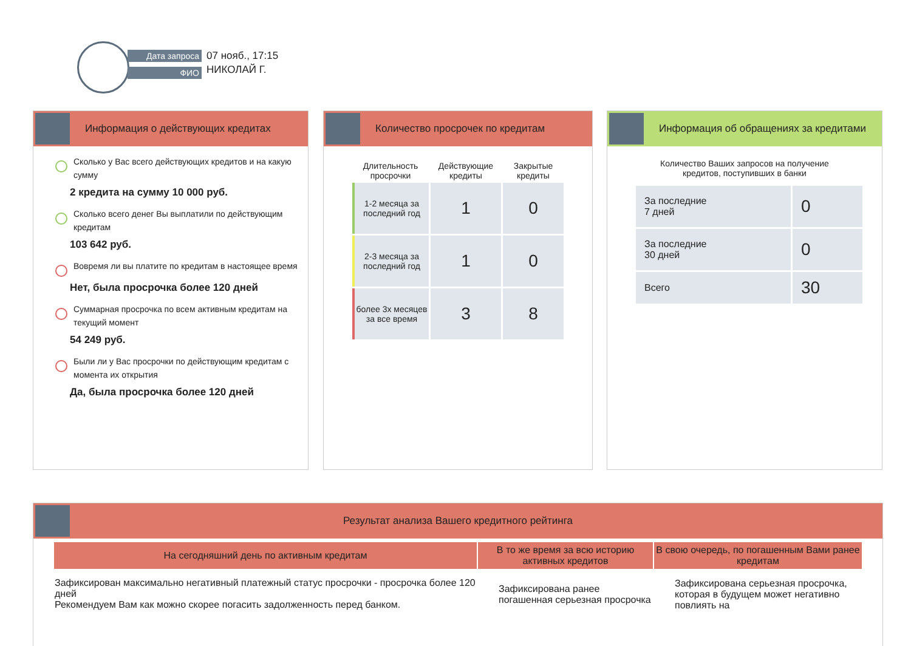Дата запроса
ФИО
07 нояб., 17:15
НИКОЛАЙ Г.
Информация о действующих кредитах
Сколько у Вас всего действующих кредитов и на какую сумму
2 кредита на сумму 10 000 руб.
Сколько всего денег Вы выплатили по действующим кредитам
103 642 руб.
Вовремя ли вы платите по кредитам в настоящее время
Нет, была просрочка более 120 дней
Суммарная просрочка по всем активным кредитам на текущий момент
54 249 руб.
Были ли у Вас просрочки по действующим кредитам с момента их открытия
Да, была просрочка более 120 дней
Количество просрочек по кредитам
| Длительность просрочки | Действующие кредиты | Закрытые кредиты |
| --- | --- | --- |
| 1-2 месяца за последний год | 1 | 0 |
| 2-3 месяца за последний год | 1 | 0 |
| более 3х месяцев за все время | 3 | 8 |
Информация об обращениях за кредитами
Количество Ваших запросов на получение
кредитов, поступивших в банки
| За последние 7 дней | 0 |
| За последние 30 дней | 0 |
| Всего | 30 |
Результат анализа Вашего кредитного рейтинга
| На сегодняшний день по активным кредитам | В то же время за всю историю активных кредитов | В свою очередь, по погашенным Вами ранее кредитам |
| --- | --- | --- |
| Зафиксирован максимально негативный платежный статус просрочки - просрочка более 120 дней Рекомендуем Вам как можно скорее погасить задолженность перед банком. | Зафиксирована ранее погашенная серьезная просрочка | Зафиксирована серьезная просрочка, которая в будущем может негативно повлиять на |